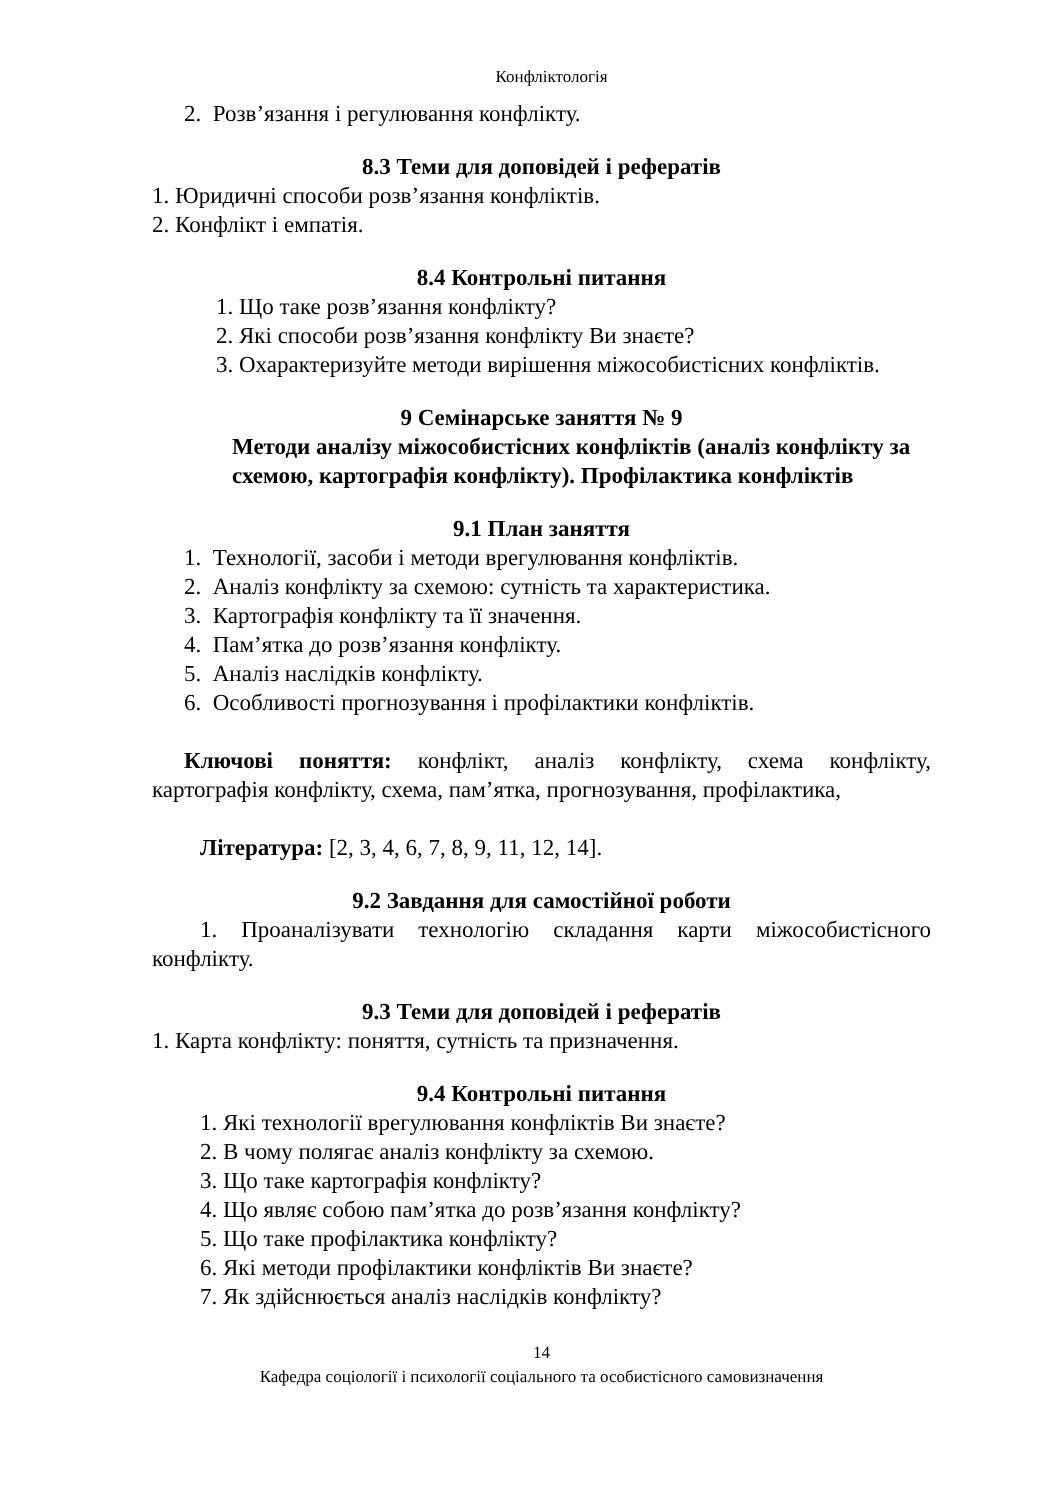Конфліктологія
2. Розв’язання і регулювання конфлікту.
8.3 Теми для доповідей і рефератів
1. Юридичні способи розв’язання конфліктів.
2. Конфлікт і емпатія.
8.4 Контрольні питання
1. Що таке розв’язання конфлікту?
2. Які способи розв’язання конфлікту Ви знаєте?
3. Охарактеризуйте методи вирішення міжособистісних конфліктів.
9 Семінарське заняття № 9
Методи аналізу міжособистісних конфліктів (аналіз конфлікту за схемою, картографія конфлікту). Профілактика конфліктів
9.1 План заняття
1. Технології, засоби і методи врегулювання конфліктів.
2. Аналіз конфлікту за схемою: сутність та характеристика.
3. Картографія конфлікту та її значення.
4. Пам’ятка до розв’язання конфлікту.
5. Аналіз наслідків конфлікту.
6. Особливості прогнозування і профілактики конфліктів.
Ключові поняття: конфлікт, аналіз конфлікту, схема конфлікту, картографія конфлікту, схема, пам’ятка, прогнозування, профілактика,
Література: [2, 3, 4, 6, 7, 8, 9, 11, 12, 14].
9.2 Завдання для самостійної роботи
1. Проаналізувати технологію складання карти міжособистісного конфлікту.
9.3 Теми для доповідей і рефератів
1. Карта конфлікту: поняття, сутність та призначення.
9.4 Контрольні питання
1. Які технології врегулювання конфліктів Ви знаєте?
2. В чому полягає аналіз конфлікту за схемою.
3. Що таке картографія конфлікту?
4. Що являє собою пам’ятка до розв’язання конфлікту?
5. Що таке профілактика конфлікту?
6. Які методи профілактики конфліктів Ви знаєте?
7. Як здійснюється аналіз наслідків конфлікту?
14
Кафедра соціології і психології соціального та особистісного самовизначення